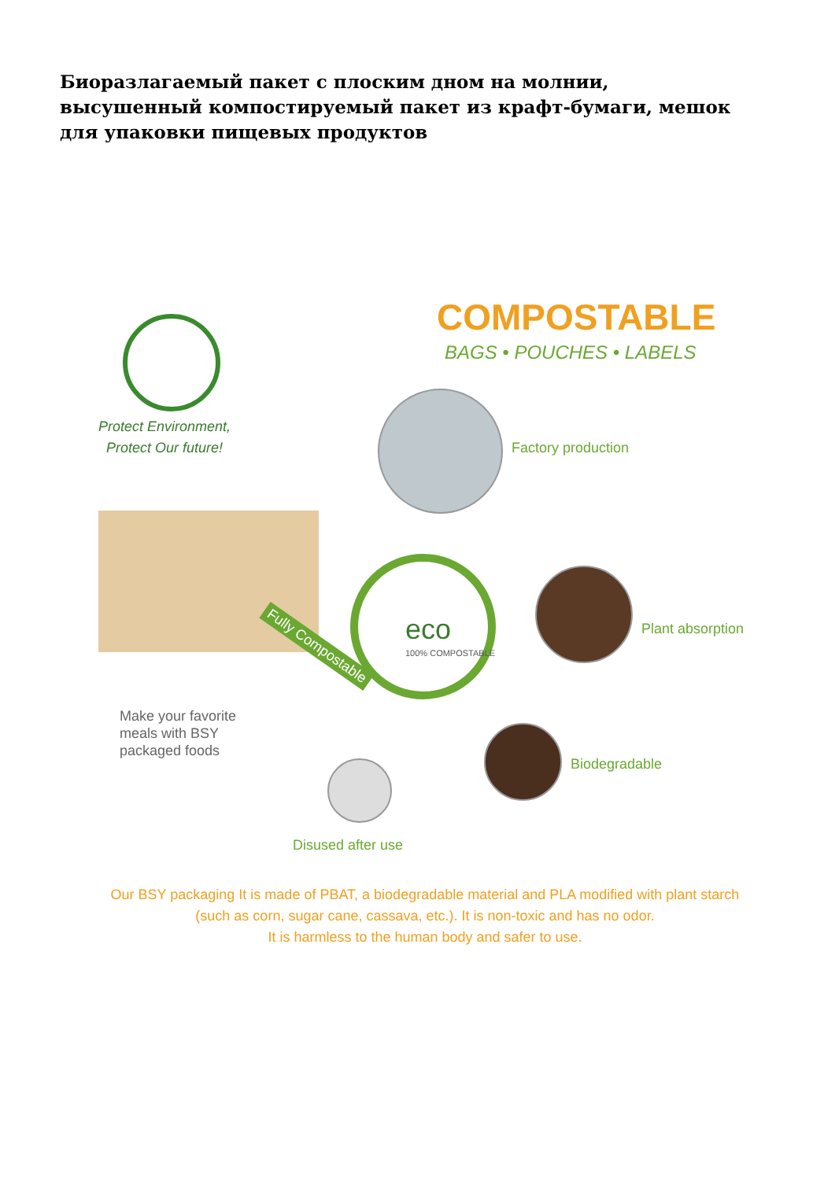Биоразлагаемый пакет с плоским дном на молнии, высушенный компостируемый пакет из крафт-бумаги, мешок для упаковки пищевых продуктов
COMPOSTABLE
BAGS • POUCHES • LABELS
Protect Environment,
Protect Our future!
Factory production
Fully Compostable eco
100% COMPOSTABLE
Plant absorption
Make your favorite
meals with BSY
packaged foods
Biodegradable
Disused after use
Our BSY packaging It is made of PBAT, a biodegradable material and PLA modified with plant starch
(such as corn, sugar cane, cassava, etc.). It is non-toxic and has no odor.
It is harmless to the human body and safer to use.